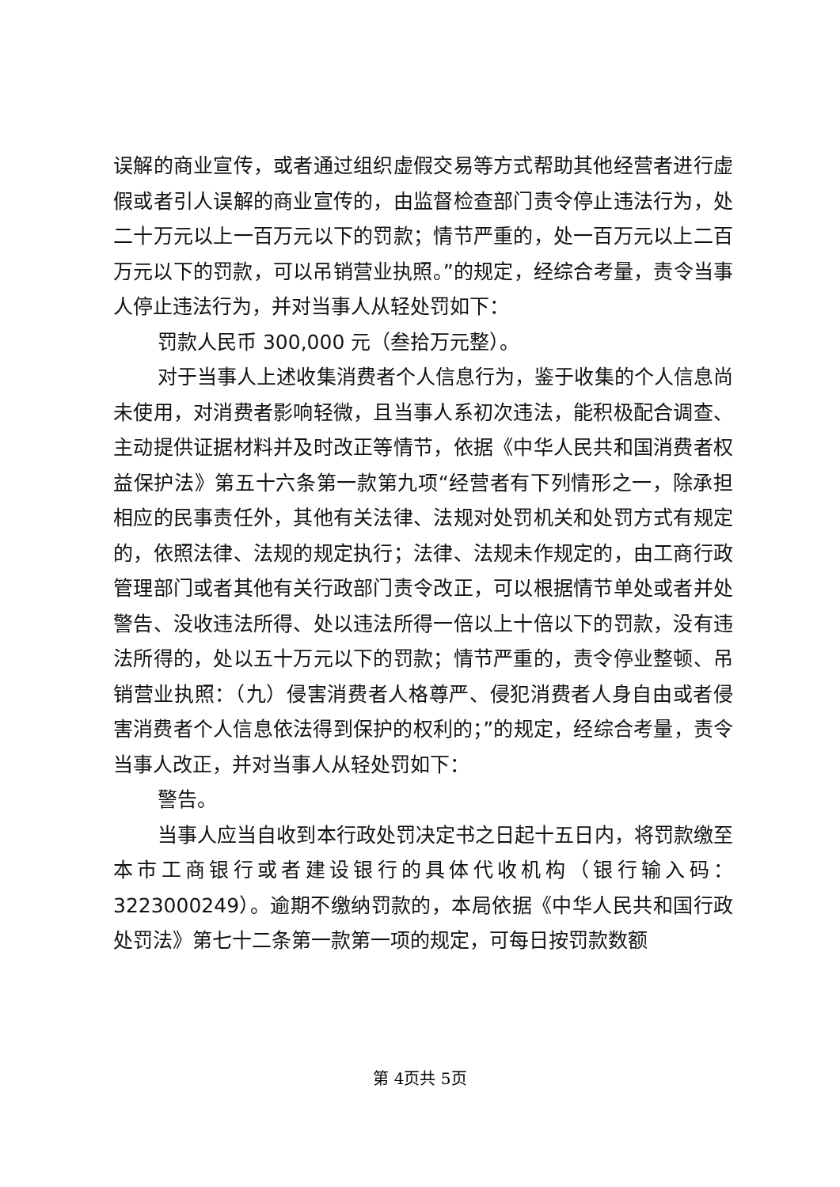误解的商业宣传，或者通过组织虚假交易等方式帮助其他经营者进行虚假或者引人误解的商业宣传的，由监督检查部门责令停止违法行为，处二十万元以上一百万元以下的罚款；情节严重的，处一百万元以上二百万元以下的罚款，可以吊销营业执照。”的规定，经综合考量，责令当事人停止违法行为，并对当事人从轻处罚如下：
罚款人民币 300,000 元（叁拾万元整）。
对于当事人上述收集消费者个人信息行为，鉴于收集的个人信息尚未使用，对消费者影响轻微，且当事人系初次违法，能积极配合调查、主动提供证据材料并及时改正等情节，依据《中华人民共和国消费者权益保护法》第五十六条第一款第九项“经营者有下列情形之一，除承担相应的民事责任外，其他有关法律、法规对处罚机关和处罚方式有规定的，依照法律、法规的规定执行；法律、法规未作规定的，由工商行政管理部门或者其他有关行政部门责令改正，可以根据情节单处或者并处警告、没收违法所得、处以违法所得一倍以上十倍以下的罚款，没有违法所得的，处以五十万元以下的罚款；情节严重的，责令停业整顿、吊销营业执照：（九）侵害消费者人格尊严、侵犯消费者人身自由或者侵害消费者个人信息依法得到保护的权利的；”的规定，经综合考量，责令当事人改正，并对当事人从轻处罚如下：
警告。
当事人应当自收到本行政处罚决定书之日起十五日内，将罚款缴至本市工商银行或者建设银行的具体代收机构（银行输入码：3223000249）。逾期不缴纳罚款的，本局依据《中华人民共和国行政处罚法》第七十二条第一款第一项的规定，可每日按罚款数额
第 4页共 5页